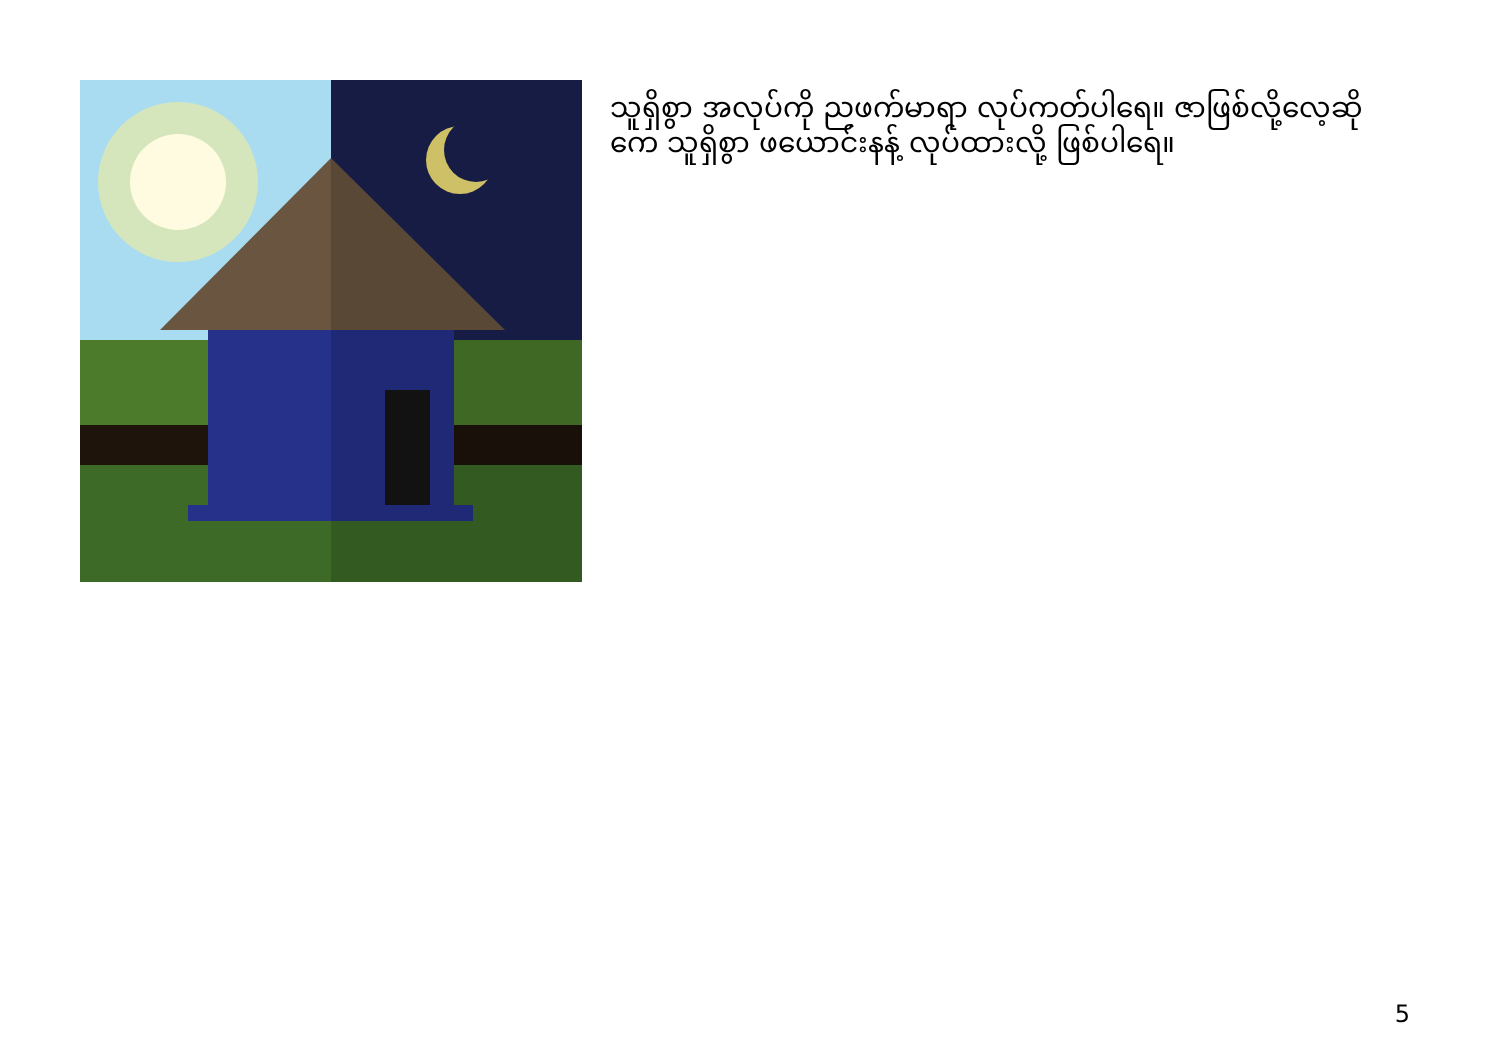သူရှိစွာ အလုပ်ကို ညဖက်မာရာ လုပ်ကတ်ပါရေ။ ဇာဖြစ်လို့လေ့ဆိုကေ သူရှိစွာ ဖယောင်းနန့် လုပ်ထားလို့ ဖြစ်ပါရေ။
5